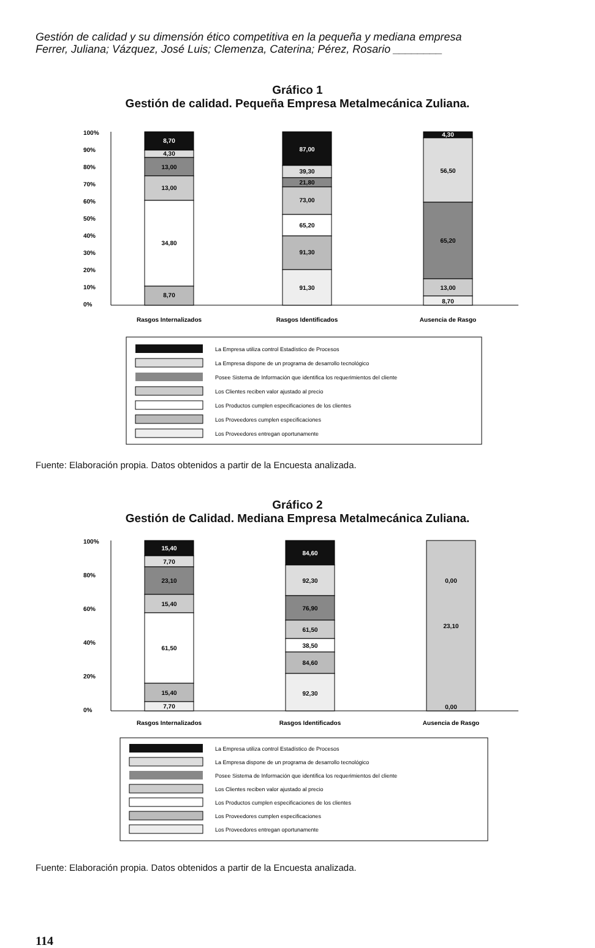Gestión de calidad y su dimensión ético competitiva en la pequeña y mediana empresa
Ferrer, Juliana; Vázquez, José Luis; Clemenza, Caterina; Pérez, Rosario ________
Gráfico 1
Gestión de calidad. Pequeña Empresa Metalmecánica Zuliana.
100%
90%
80%
70%
60%
50%
40%
30%
20%
10%
0%
8,70
4,30
13,00
13,00
34,80
8,70
87,00
39,30
21,80
73,00
65,20
91,30
91,30
4,30
56,50
65,20
13,00
8,70
Rasgos Internalizados
Rasgos Identificados
Ausencia de Rasgo
La Empresa utiliza control Estadístico de Procesos
La Empresa dispone de un programa de desarrollo tecnológico
Posee Sistema de Información que identifica los requerimientos del cliente
Los Clientes reciben valor ajustado al precio
Los Productos cumplen especificaciones de los clientes
Los Proveedores cumplen especificaciones
Los Proveedores entregan oportunamente
Fuente: Elaboración propia. Datos obtenidos a partir de la Encuesta analizada.
Gráfico 2
Gestión de Calidad. Mediana Empresa Metalmecánica Zuliana.
100%
80%
60%
40%
20%
0%
15,40
7,70
23,10
15,40
61,50
15,40
7,70
84,60
92,30
76,90
61,50
38,50
84,60
92,30
0,00
23,10
0,00
Rasgos Internalizados
Rasgos Identificados
Ausencia de Rasgo
La Empresa utiliza control Estadístico de Procesos
La Empresa dispone de un programa de desarrollo tecnológico
Posee Sistema de Información que identifica los requerimientos del cliente
Los Clientes reciben valor ajustado al precio
Los Productos cumplen especificaciones de los clientes
Los Proveedores cumplen especificaciones
Los Proveedores entregan oportunamente
Fuente: Elaboración propia. Datos obtenidos a partir de la Encuesta analizada.
114